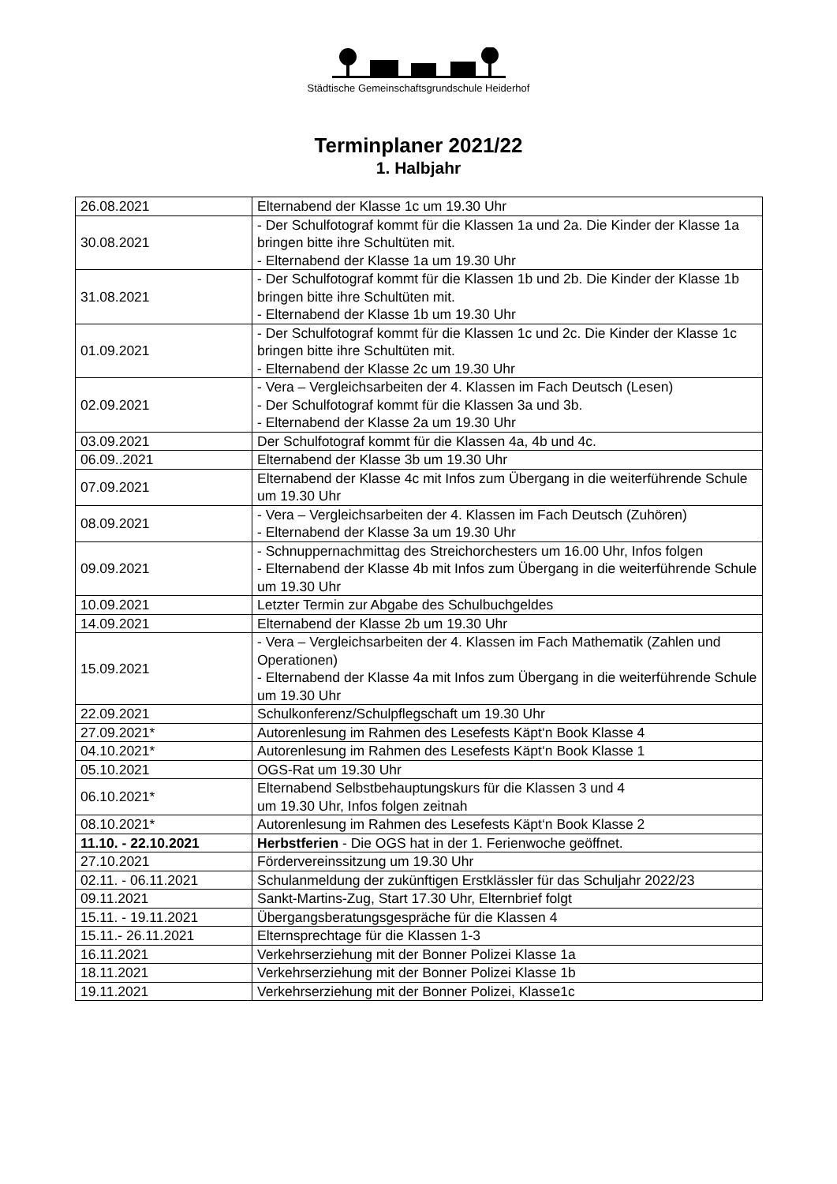Städtische Gemeinschaftsgrundschule Heiderhof
Terminplaner 2021/22
1. Halbjahr
| 26.08.2021 | Elternabend der Klasse 1c um 19.30 Uhr |
| 30.08.2021 | - Der Schulfotograf kommt für die Klassen 1a und 2a. Die Kinder der Klasse 1a bringen bitte ihre Schultüten mit. - Elternabend der Klasse 1a um 19.30 Uhr |
| 31.08.2021 | - Der Schulfotograf kommt für die Klassen 1b und 2b. Die Kinder der Klasse 1b bringen bitte ihre Schultüten mit. - Elternabend der Klasse 1b um 19.30 Uhr |
| 01.09.2021 | - Der Schulfotograf kommt für die Klassen 1c und 2c. Die Kinder der Klasse 1c bringen bitte ihre Schultüten mit. - Elternabend der Klasse 2c um 19.30 Uhr |
| 02.09.2021 | - Vera – Vergleichsarbeiten der 4. Klassen im Fach Deutsch (Lesen) - Der Schulfotograf kommt für die Klassen 3a und 3b. - Elternabend der Klasse 2a um 19.30 Uhr |
| 03.09.2021 | Der Schulfotograf kommt für die Klassen 4a, 4b und 4c. |
| 06.09..2021 | Elternabend der Klasse 3b um 19.30 Uhr |
| 07.09.2021 | Elternabend der Klasse 4c mit Infos zum Übergang in die weiterführende Schule um 19.30 Uhr |
| 08.09.2021 | - Vera – Vergleichsarbeiten der 4. Klassen im Fach Deutsch (Zuhören) - Elternabend der Klasse 3a um 19.30 Uhr |
| 09.09.2021 | - Schnuppernachmittag des Streichorchesters um 16.00 Uhr, Infos folgen - Elternabend der Klasse 4b mit Infos zum Übergang in die weiterführende Schule um 19.30 Uhr |
| 10.09.2021 | Letzter Termin zur Abgabe des Schulbuchgeldes |
| 14.09.2021 | Elternabend der Klasse 2b um 19.30 Uhr |
| 15.09.2021 | - Vera – Vergleichsarbeiten der 4. Klassen im Fach Mathematik (Zahlen und Operationen) - Elternabend der Klasse 4a mit Infos zum Übergang in die weiterführende Schule um 19.30 Uhr |
| 22.09.2021 | Schulkonferenz/Schulpflegschaft um 19.30 Uhr |
| 27.09.2021* | Autorenlesung im Rahmen des Lesefests Käpt‘n Book Klasse 4 |
| 04.10.2021* | Autorenlesung im Rahmen des Lesefests Käpt‘n Book Klasse 1 |
| 05.10.2021 | OGS-Rat um 19.30 Uhr |
| 06.10.2021* | Elternabend Selbstbehauptungskurs für die Klassen 3 und 4 um 19.30 Uhr, Infos folgen zeitnah |
| 08.10.2021* | Autorenlesung im Rahmen des Lesefests Käpt‘n Book Klasse 2 |
| 11.10. - 22.10.2021 | Herbstferien - Die OGS hat in der 1. Ferienwoche geöffnet. |
| 27.10.2021 | Fördervereinssitzung um 19.30 Uhr |
| 02.11. - 06.11.2021 | Schulanmeldung der zukünftigen Erstklässler für das Schuljahr 2022/23 |
| 09.11.2021 | Sankt-Martins-Zug, Start 17.30 Uhr, Elternbrief folgt |
| 15.11. - 19.11.2021 | Übergangsberatungsgespräche für die Klassen 4 |
| 15.11.- 26.11.2021 | Elternsprechtage für die Klassen 1-3 |
| 16.11.2021 | Verkehrserziehung mit der Bonner Polizei Klasse 1a |
| 18.11.2021 | Verkehrserziehung mit der Bonner Polizei Klasse 1b |
| 19.11.2021 | Verkehrserziehung mit der Bonner Polizei, Klasse1c |